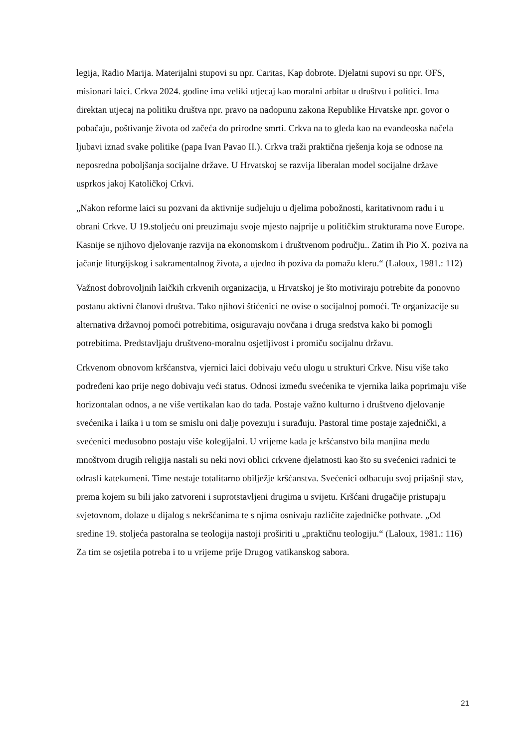legija, Radio Marija. Materijalni stupovi su npr. Caritas, Kap dobrote. Djelatni supovi su npr. OFS, misionari laici. Crkva 2024. godine ima veliki utjecaj kao moralni arbitar u društvu i politici. Ima direktan utjecaj na politiku društva npr. pravo na nadopunu zakona Republike Hrvatske npr. govor o pobačaju, poštivanje života od začeća do prirodne smrti. Crkva na to gleda kao na evanđeoska načela ljubavi iznad svake politike (papa Ivan Pavao II.). Crkva traži praktična rješenja koja se odnose na neposredna poboljšanja socijalne države. U Hrvatskoj se razvija liberalan model socijalne države usprkos jakoj Katoličkoj Crkvi.
„Nakon reforme laici su pozvani da aktivnije sudjeluju u djelima pobožnosti, karitativnom radu i u obrani Crkve. U 19.stoljeću oni preuzimaju svoje mjesto najprije u političkim strukturama nove Europe. Kasnije se njihovo djelovanje razvija na ekonomskom i društvenom području.. Zatim ih Pio X. poziva na jačanje liturgijskog i sakramentalnog života, a ujedno ih poziva da pomažu kleru.“ (Laloux, 1981.: 112)
Važnost dobrovoljnih laičkih crkvenih organizacija, u Hrvatskoj je što motiviraju potrebite da ponovno postanu aktivni članovi društva. Tako njihovi štićenici ne ovise o socijalnoj pomoći. Te organizacije su alternativa državnoj pomoći potrebitima, osiguravaju novčana i druga sredstva kako bi pomogli potrebitima. Predstavljaju društveno-moralnu osjetljivost i promiču socijalnu državu.
Crkvenom obnovom kršćanstva, vjernici laici dobivaju veću ulogu u strukturi Crkve. Nisu više tako podređeni kao prije nego dobivaju veći status. Odnosi između svećenika te vjernika laika poprimaju više horizontalan odnos, a ne više vertikalan kao do tada. Postaje važno kulturno i društveno djelovanje svećenika i laika i u tom se smislu oni dalje povezuju i surađuju. Pastoral time postaje zajednički, a svećenici međusobno postaju više kolegijalni. U vrijeme kada je kršćanstvo bila manjina među mnoštvom drugih religija nastali su neki novi oblici crkvene djelatnosti kao što su svećenici radnici te odrasli katekumeni. Time nestaje totalitarno obilježje kršćanstva. Svećenici odbacuju svoj prijašnji stav, prema kojem su bili jako zatvoreni i suprotstavljeni drugima u svijetu. Kršćani drugačije pristupaju svjetovnom, dolaze u dijalog s nekršćanima te s njima osnivaju različite zajedničke pothvate. „Od sredine 19. stoljeća pastoralna se teologija nastoji proširiti u „praktičnu teologiju.“ (Laloux, 1981.: 116) Za tim se osjetila potreba i to u vrijeme prije Drugog vatikanskog sabora.
21